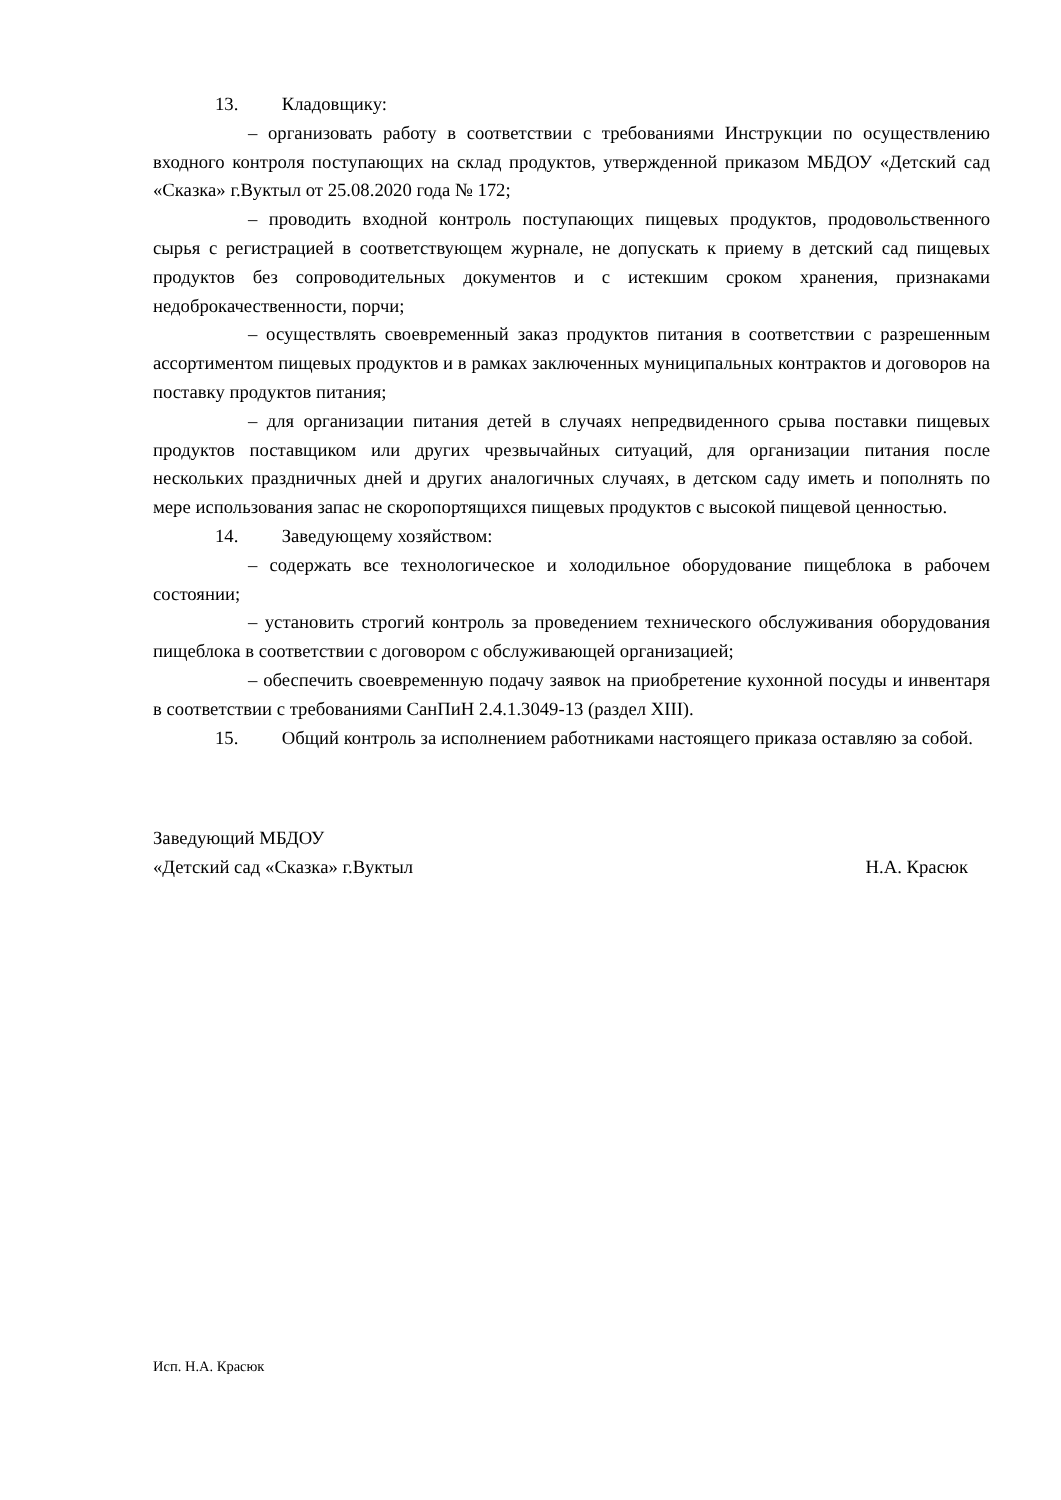13. Кладовщику:
– организовать работу в соответствии с требованиями Инструкции по осуществлению входного контроля поступающих на склад продуктов, утвержденной приказом МБДОУ «Детский сад «Сказка» г.Вуктыл от 25.08.2020 года № 172;
– проводить входной контроль поступающих пищевых продуктов, продовольственного сырья с регистрацией в соответствующем журнале, не допускать к приему в детский сад пищевых продуктов без сопроводительных документов и с истекшим сроком хранения, признаками недоброкачественности, порчи;
– осуществлять своевременный заказ продуктов питания в соответствии с разрешенным ассортиментом пищевых продуктов и в рамках заключенных муниципальных контрактов и договоров на поставку продуктов питания;
– для организации питания детей в случаях непредвиденного срыва поставки пищевых продуктов поставщиком или других чрезвычайных ситуаций, для организации питания после нескольких праздничных дней и других аналогичных случаях, в детском саду иметь и пополнять по мере использования запас не скоропортящихся пищевых продуктов с высокой пищевой ценностью.
14. Заведующему хозяйством:
– содержать все технологическое и холодильное оборудование пищеблока в рабочем состоянии;
– установить строгий контроль за проведением технического обслуживания оборудования пищеблока в соответствии с договором с обслуживающей организацией;
– обеспечить своевременную подачу заявок на приобретение кухонной посуды и инвентаря в соответствии с требованиями СанПиН 2.4.1.3049-13 (раздел XIII).
15. Общий контроль за исполнением работниками настоящего приказа оставляю за собой.
Заведующий МБДОУ
«Детский сад «Сказка» г.Вуктыл
Н.А. Красюк
Исп. Н.А. Красюк